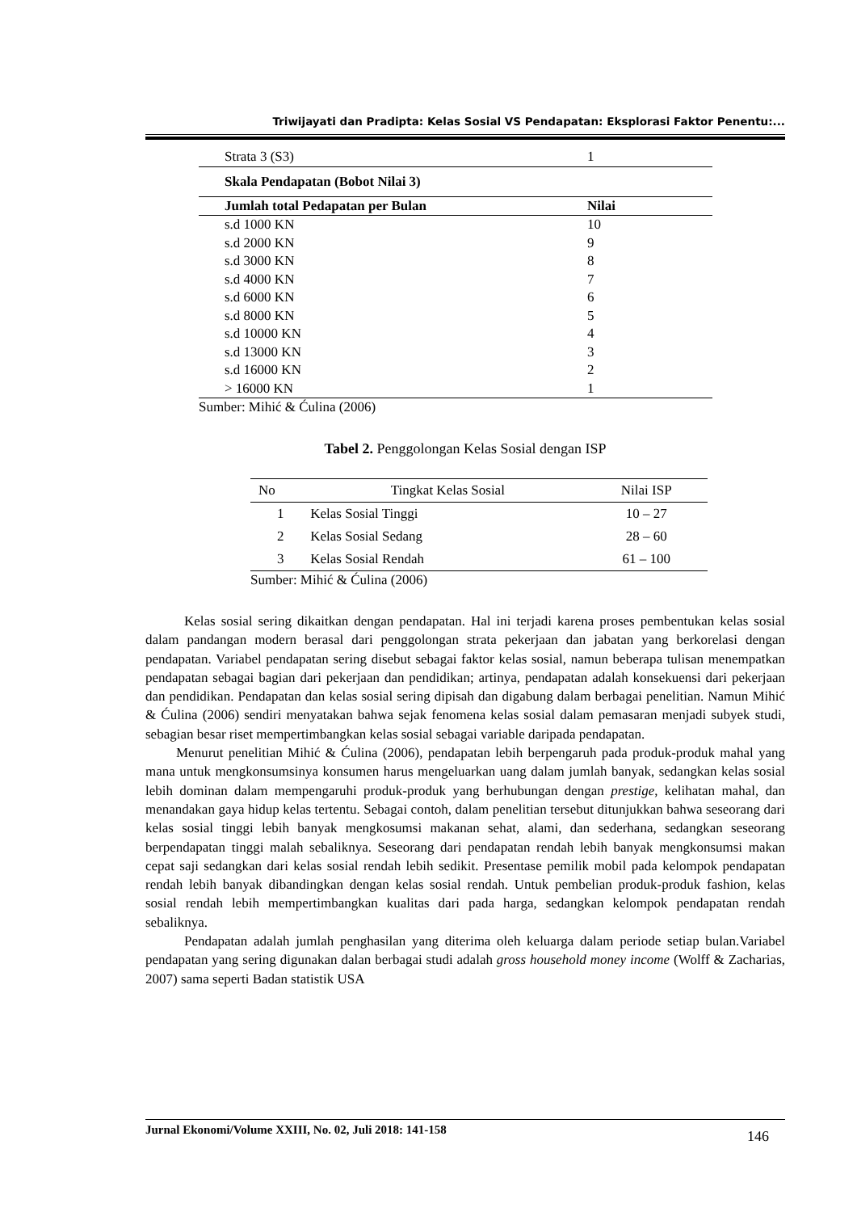Triwijayati dan Pradipta: Kelas Sosial VS Pendapatan: Eksplorasi Faktor Penentu:...
| Strata 3 (S3) | 1 |
| Skala Pendapatan (Bobot Nilai 3) | |
| Jumlah total Pedapatan per Bulan | Nilai |
| s.d 1000 KN | 10 |
| s.d 2000 KN | 9 |
| s.d 3000 KN | 8 |
| s.d 4000 KN | 7 |
| s.d 6000 KN | 6 |
| s.d 8000 KN | 5 |
| s.d 10000 KN | 4 |
| s.d 13000 KN | 3 |
| s.d 16000 KN | 2 |
| > 16000 KN | 1 |
Sumber: Mihić & Ćulina (2006)
Tabel 2. Penggolongan Kelas Sosial dengan ISP
| No | Tingkat Kelas Sosial | Nilai ISP |
| --- | --- | --- |
| 1 | Kelas Sosial Tinggi | 10 – 27 |
| 2 | Kelas Sosial Sedang | 28 – 60 |
| 3 | Kelas Sosial Rendah | 61 – 100 |
Sumber: Mihić & Ćulina (2006)
Kelas sosial sering dikaitkan dengan pendapatan. Hal ini terjadi karena proses pembentukan kelas sosial dalam pandangan modern berasal dari penggolongan strata pekerjaan dan jabatan yang berkorelasi dengan pendapatan. Variabel pendapatan sering disebut sebagai faktor kelas sosial, namun beberapa tulisan menempatkan pendapatan sebagai bagian dari pekerjaan dan pendidikan; artinya, pendapatan adalah konsekuensi dari pekerjaan dan pendidikan. Pendapatan dan kelas sosial sering dipisah dan digabung dalam berbagai penelitian. Namun Mihić & Ćulina (2006) sendiri menyatakan bahwa sejak fenomena kelas sosial dalam pemasaran menjadi subyek studi, sebagian besar riset mempertimbangkan kelas sosial sebagai variable daripada pendapatan.
Menurut penelitian Mihić & Ćulina (2006), pendapatan lebih berpengaruh pada produk-produk mahal yang mana untuk mengkonsumsinya konsumen harus mengeluarkan uang dalam jumlah banyak, sedangkan kelas sosial lebih dominan dalam mempengaruhi produk-produk yang berhubungan dengan prestige, kelihatan mahal, dan menandakan gaya hidup kelas tertentu. Sebagai contoh, dalam penelitian tersebut ditunjukkan bahwa seseorang dari kelas sosial tinggi lebih banyak mengkosumsi makanan sehat, alami, dan sederhana, sedangkan seseorang berpendapatan tinggi malah sebaliknya. Seseorang dari pendapatan rendah lebih banyak mengkonsumsi makan cepat saji sedangkan dari kelas sosial rendah lebih sedikit. Presentase pemilik mobil pada kelompok pendapatan rendah lebih banyak dibandingkan dengan kelas sosial rendah. Untuk pembelian produk-produk fashion, kelas sosial rendah lebih mempertimbangkan kualitas dari pada harga, sedangkan kelompok pendapatan rendah sebaliknya.
Pendapatan adalah jumlah penghasilan yang diterima oleh keluarga dalam periode setiap bulan.Variabel pendapatan yang sering digunakan dalan berbagai studi adalah gross household money income (Wolff & Zacharias, 2007) sama seperti Badan statistik USA
Jurnal Ekonomi/Volume XXIII, No. 02, Juli 2018: 141-158 146